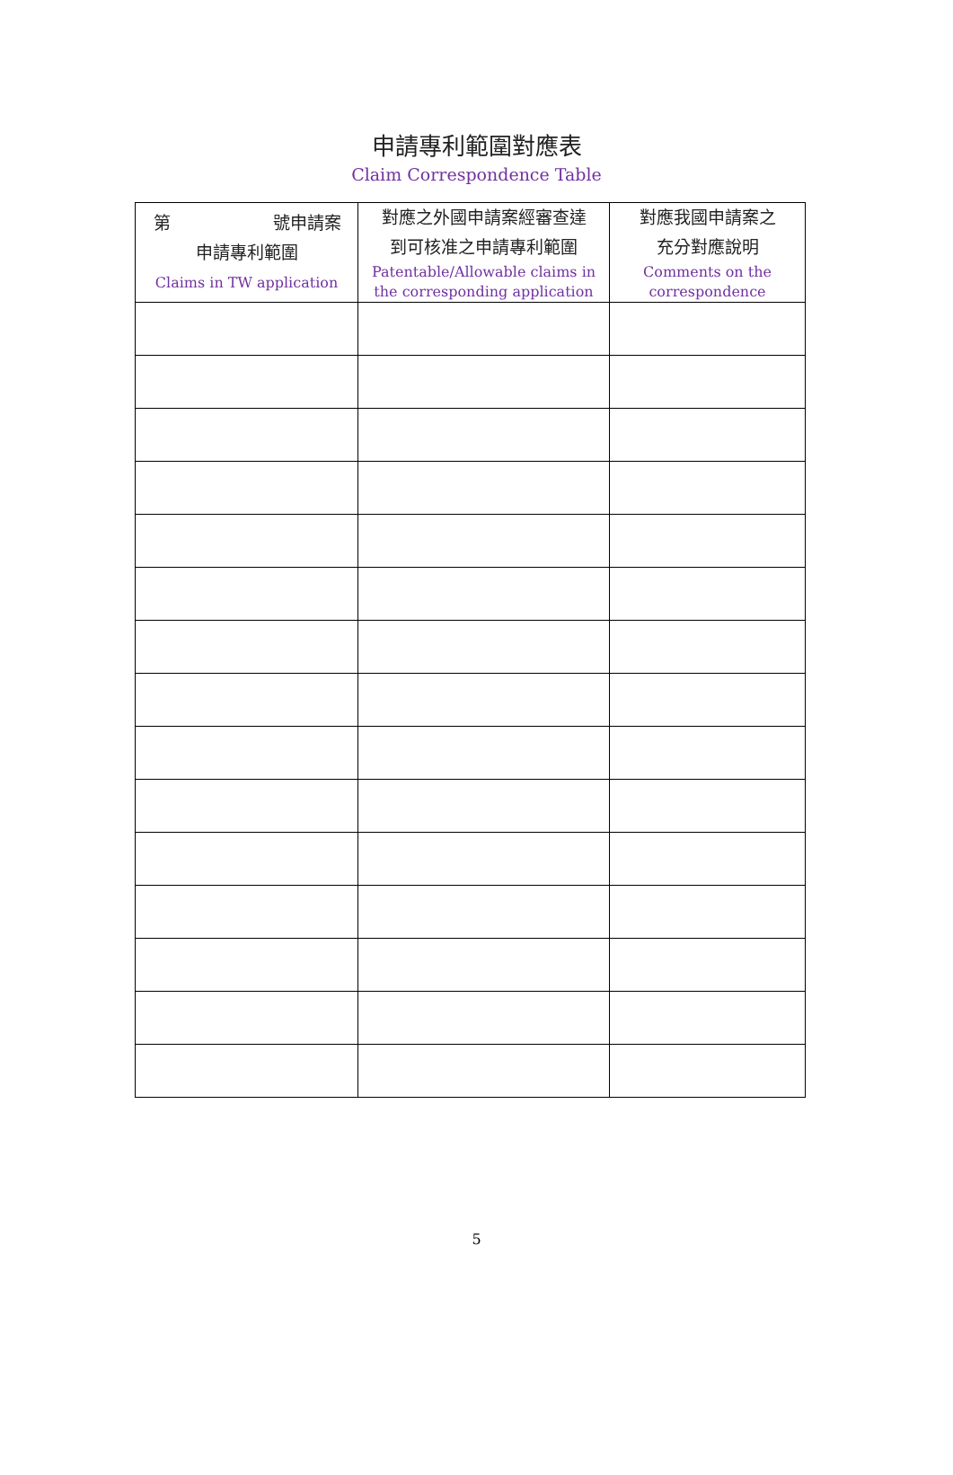申請專利範圍對應表
Claim Correspondence Table
| 第 號申請案 申請專利範圍 Claims in TW application | 對應之外國申請案經審查達 到可核准之申請專利範圍 Patentable/Allowable claims in the corresponding application | 對應我國申請案之 充分對應說明 Comments on the correspondence |
| --- | --- | --- |
5